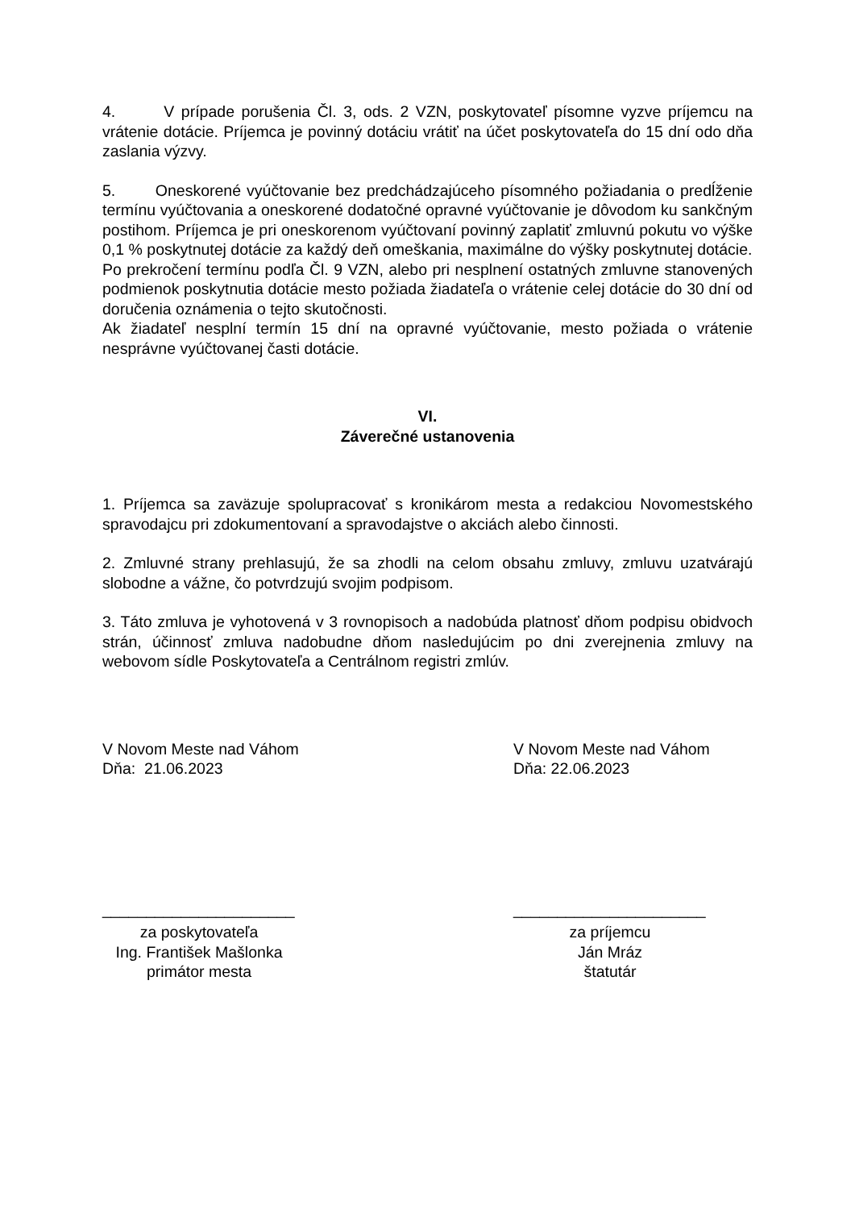4. V prípade porušenia Čl. 3, ods. 2 VZN, poskytovateľ písomne vyzve príjemcu na vrátenie dotácie. Príjemca je povinný dotáciu vrátiť na účet poskytovateľa do 15 dní odo dňa zaslania výzvy.
5. Oneskorené vyúčtovanie bez predchádzajúceho písomného požiadania o predĺženie termínu vyúčtovania a oneskorené dodatočné opravné vyúčtovanie je dôvodom ku sankčným postihom. Príjemca je pri oneskorenom vyúčtovaní povinný zaplatiť zmluvnú pokutu vo výške 0,1 % poskytnutej dotácie za každý deň omeškania, maximálne do výšky poskytnutej dotácie.
Po prekročení termínu podľa Čl. 9 VZN, alebo pri nesplnení ostatných zmluvne stanovených podmienok poskytnutia dotácie mesto požiada žiadateľa o vrátenie celej dotácie do 30 dní od doručenia oznámenia o tejto skutočnosti.
Ak žiadateľ nesplní termín 15 dní na opravné vyúčtovanie, mesto požiada o vrátenie nesprávne vyúčtovanej časti dotácie.
VI.
Záverečné ustanovenia
1. Príjemca sa zaväzuje spolupracovať s kronikárom mesta a redakciou Novomestského spravodajcu pri zdokumentovaní a spravodajstve o akciách alebo činnosti.
2. Zmluvné strany prehlasujú, že sa zhodli na celom obsahu zmluvy, zmluvu uzatvárajú slobodne a vážne, čo potvrdzujú svojim podpisom.
3. Táto zmluva je vyhotovená v 3 rovnopisoch a nadobúda platnosť dňom podpisu obidvoch strán, účinnosť zmluva nadobudne dňom nasledujúcim po dni zverejnenia zmluvy na webovom sídle Poskytovateľa a Centrálnom registri zmlúv.
V Novom Meste nad Váhom
Dňa: 21.06.2023
V Novom Meste nad Váhom
Dňa: 22.06.2023
______________________
za poskytovateľa
Ing. František Mašlonka
primátor mesta
______________________
za príjemcu
Ján Mráz
štatutár